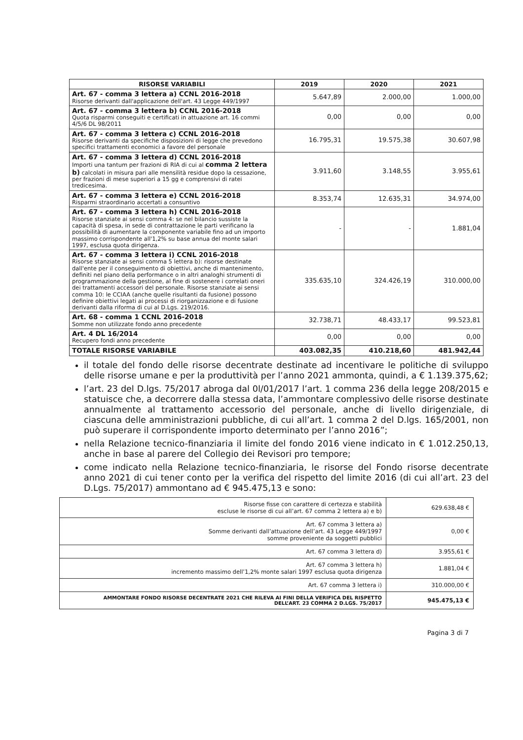| RISORSE VARIABILI | 2019 | 2020 | 2021 |
| --- | --- | --- | --- |
| Art. 67 - comma 3 lettera a) CCNL 2016-2018 Risorse derivanti dall'applicazione dell'art. 43 Legge 449/1997 | 5.647,89 | 2.000,00 | 1.000,00 |
| Art. 67 - comma 3 lettera b) CCNL 2016-2018 Quota risparmi conseguiti e certificati in attuazione art. 16 commi 4/5/6 DL 98/2011 | 0,00 | 0,00 | 0,00 |
| Art. 67 - comma 3 lettera c) CCNL 2016-2018 Risorse derivanti da specifiche disposizioni di legge che prevedono specifici trattamenti economici a favore del personale | 16.795,31 | 19.575,38 | 30.607,98 |
| Art. 67 - comma 3 lettera d) CCNL 2016-2018 Importi una tantum per frazioni di RIA di cui al comma 2 lettera b) calcolati in misura pari alle mensilità residue dopo la cessazione, per frazioni di mese superiori a 15 gg e comprensivi di ratei tredicesima. | 3.911,60 | 3.148,55 | 3.955,61 |
| Art. 67 - comma 3 lettera e) CCNL 2016-2018 Risparmi straordinario accertati a consuntivo | 8.353,74 | 12.635,31 | 34.974,00 |
| Art. 67 - comma 3 lettera h) CCNL 2016-2018 Risorse stanziate ai sensi comma 4: se nel bilancio sussiste la capacità di spesa, in sede di contrattazione le parti verificano la possibilità di aumentare la componente variabile fino ad un importo massimo corrispondente all'1,2% su base annua del monte salari 1997, esclusa quota dirigenza. | - | - | 1.881,04 |
| Art. 67 - comma 3 lettera i) CCNL 2016-2018 Risorse stanziate ai sensi comma 5 lettera b): risorse destinate dall'ente per il conseguimento di obiettivi, anche di mantenimento, definiti nel piano della performance o in altri analoghi strumenti di programmazione della gestione, al fine di sostenere i correlati oneri dei trattamenti accessori del personale. Risorse stanziate ai sensi comma 10: le CCIAA (anche quelle risultanti da fusione) possono definire obiettivi legati ai processi di riorganizzazione e di fusione derivanti dalla riforma di cui al D.Lgs. 219/2016. | 335.635,10 | 324.426,19 | 310.000,00 |
| Art. 68 - comma 1 CCNL 2016-2018 Somme non utilizzate fondo anno precedente | 32.738,71 | 48.433,17 | 99.523,81 |
| Art. 4 DL 16/2014 Recupero fondi anno precedente | 0,00 | 0,00 | 0,00 |
| TOTALE RISORSE VARIABILE | 403.082,35 | 410.218,60 | 481.942,44 |
il totale del fondo delle risorse decentrate destinate ad incentivare le politiche di sviluppo delle risorse umane e per la produttività per l’anno 2021 ammonta, quindi, a € 1.139.375,62;
l’art. 23 del D.lgs. 75/2017 abroga dal 0l/01/2017 l’art. 1 comma 236 della legge 208/2015 e statuisce che, a decorrere dalla stessa data, l’ammontare complessivo delle risorse destinate annualmente al trattamento accessorio del personale, anche di livello dirigenziale, di ciascuna delle amministrazioni pubbliche, di cui all’art. 1 comma 2 del D.lgs. 165/2001, non può superare il corrispondente importo determinato per l’anno 2016”;
nella Relazione tecnico-finanziaria il limite del fondo 2016 viene indicato in € 1.012.250,13, anche in base al parere del Collegio dei Revisori pro tempore;
come indicato nella Relazione tecnico-finanziaria, le risorse del Fondo risorse decentrate anno 2021 di cui tener conto per la verifica del rispetto del limite 2016 (di cui all’art. 23 del D.Lgs. 75/2017) ammontano ad € 945.475,13 e sono:
| Risorse fisse con carattere di certezza e stabilità escluse le risorse di cui all’art. 67 comma 2 lettera a) e b) | 629.638,48 € |
| Art. 67 comma 3 lettera a) Somme derivanti dall’attuazione dell’art. 43 Legge 449/1997 somme proveniente da soggetti pubblici | 0,00 € |
| Art. 67 comma 3 lettera d) | 3.955,61 € |
| Art. 67 comma 3 lettera h) incremento massimo dell’1,2% monte salari 1997 esclusa quota dirigenza | 1.881,04 € |
| Art. 67 comma 3 lettera i) | 310.000,00 € |
| AMMONTARE FONDO RISORSE DECENTRATE 2021 CHE RILEVA AI FINI DELLA VERIFICA DEL RISPETTO DELL’ART. 23 COMMA 2 D.LGS. 75/2017 | 945.475,13 € |
Pagina 3 di 7